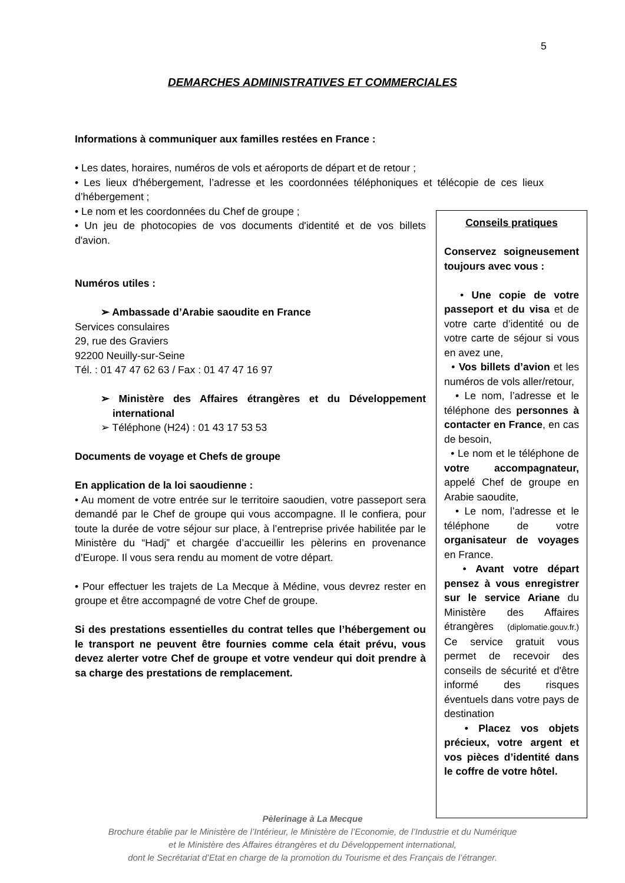5
DEMARCHES ADMINISTRATIVES ET COMMERCIALES
Informations à communiquer aux familles restées en France :
• Les dates, horaires, numéros de vols et aéroports de départ et de retour ;
• Les lieux d'hébergement, l’adresse et les coordonnées téléphoniques et télécopie de ces lieux d’hébergement ;
• Le nom et les coordonnées du Chef de groupe ;
• Un jeu de photocopies de vos documents d'identité et de vos billets d'avion.
Numéros utiles :
➢ Ambassade d’Arabie saoudite en France
Services consulaires
29, rue des Graviers
92200 Neuilly-sur-Seine
Tél. : 01 47 47 62 63 / Fax : 01 47 47 16 97
➢ Ministère des Affaires étrangères et du Développement international
➢ Téléphone (H24) : 01 43 17 53 53
Documents de voyage et Chefs de groupe
En application de la loi saoudienne :
• Au moment de votre entrée sur le territoire saoudien, votre passeport sera demandé par le Chef de groupe qui vous accompagne. Il le confiera, pour toute la durée de votre séjour sur place, à l’entreprise privée habilitée par le Ministère du “Hadj” et chargée d’accueillir les pèlerins en provenance d’Europe. Il vous sera rendu au moment de votre départ.
• Pour effectuer les trajets de La Mecque à Médine, vous devrez rester en groupe et être accompagné de votre Chef de groupe.
Si des prestations essentielles du contrat telles que l’hébergement ou le transport ne peuvent être fournies comme cela était prévu, vous devez alerter votre Chef de groupe et votre vendeur qui doit prendre à sa charge des prestations de remplacement.
Conseils pratiques
Conservez soigneusement toujours avec vous :
• Une copie de votre passeport et du visa et de votre carte d’identité ou de votre carte de séjour si vous en avez une,
• Vos billets d’avion et les numéros de vols aller/retour,
• Le nom, l’adresse et le téléphone des personnes à contacter en France, en cas de besoin,
• Le nom et le téléphone de votre accompagnateur, appelé Chef de groupe en Arabie saoudite,
• Le nom, l’adresse et le téléphone de votre organisateur de voyages en France.
• Avant votre départ pensez à vous enregistrer sur le service Ariane du Ministère des Affaires étrangères (diplomatie.gouv.fr.) Ce service gratuit vous permet de recevoir des conseils de sécurité et d'être informé des risques éventuels dans votre pays de destination
• Placez vos objets précieux, votre argent et vos pièces d’identité dans le coffre de votre hôtel.
Pèlerinage à La Mecque
Brochure établie par le Ministère de l’Intérieur, le Ministère de l’Economie, de l’Industrie et du Numérique
et le Ministère des Affaires étrangères et du Développement international,
dont le Secrétariat d’Etat en charge de la promotion du Tourisme et des Français de l’étranger.